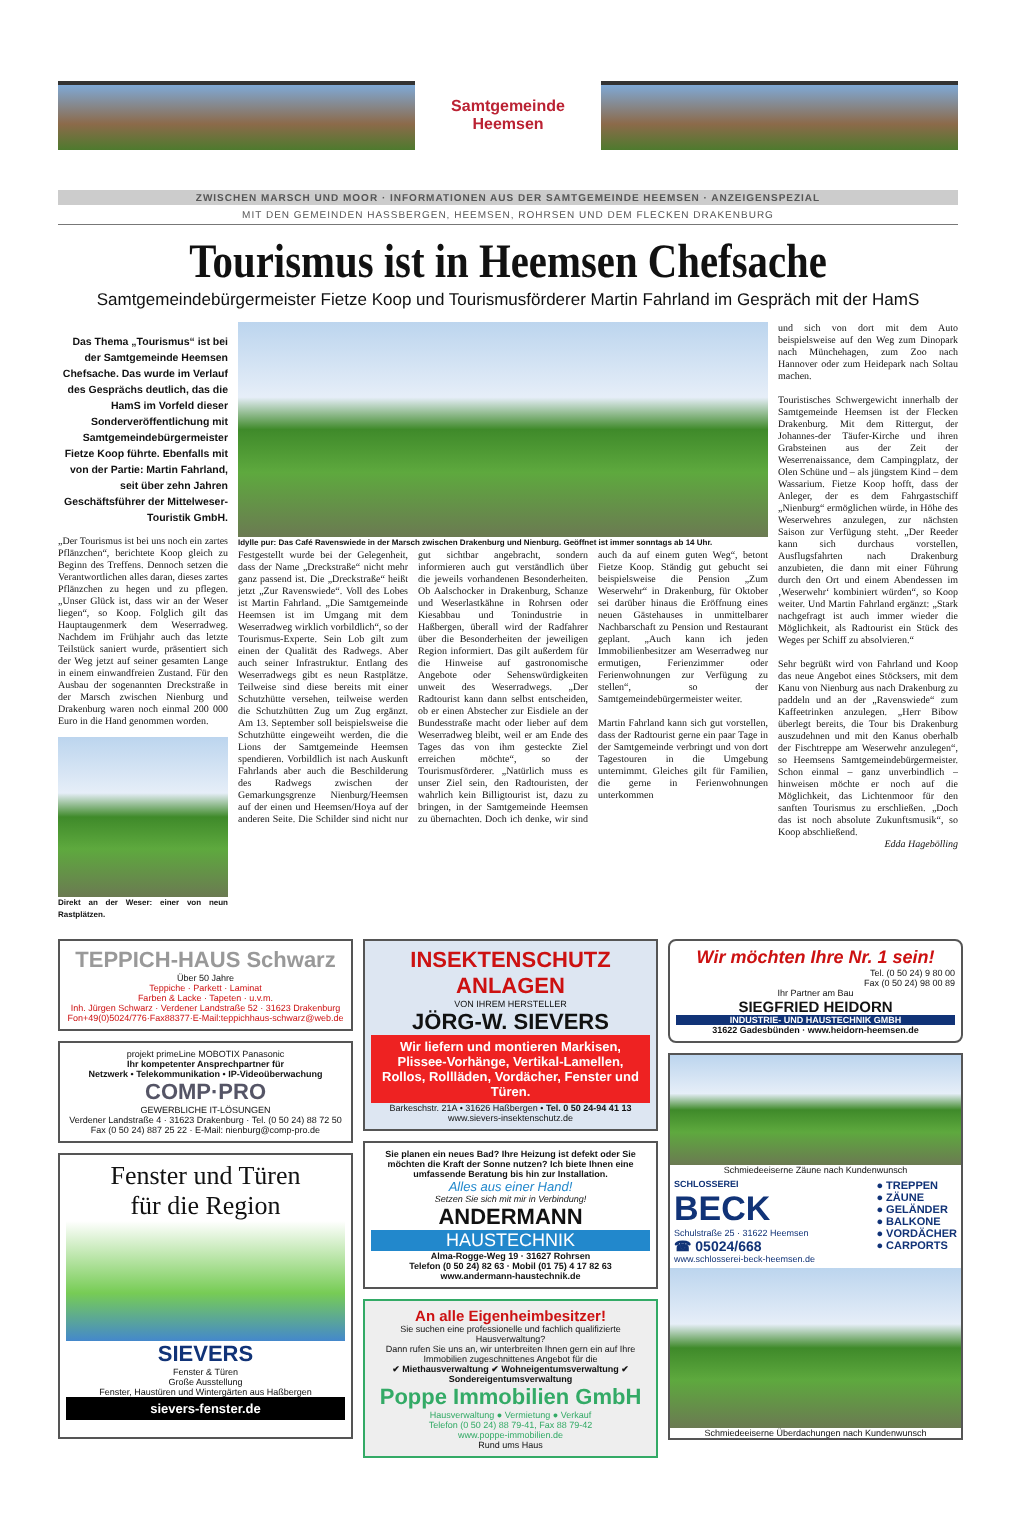Samtgemeinde
Heemsen
ZWISCHEN MARSCH UND MOOR · INFORMATIONEN AUS DER SAMTGEMEINDE HEEMSEN · ANZEIGENSPEZIAL
MIT DEN GEMEINDEN HASSBERGEN, HEEMSEN, ROHRSEN UND DEM FLECKEN DRAKENBURG
Tourismus ist in Heemsen Chefsache
Samtgemeindebürgermeister Fietze Koop und Tourismusförderer Martin Fahrland im Gespräch mit der HamS
Das Thema „Tourismus“ ist bei der Samtgemeinde Heemsen Chefsache. Das wurde im Verlauf des Gesprächs deutlich, das die HamS im Vorfeld dieser Sonderveröffentlichung mit Samtgemeindebürgermeister Fietze Koop führte. Ebenfalls mit von der Partie: Martin Fahrland, seit über zehn Jahren Geschäftsführer der Mittelweser-Touristik GmbH.
„Der Tourismus ist bei uns noch ein zartes Pflänzchen“, berichtete Koop gleich zu Beginn des Treffens. Dennoch setzen die Verantwortlichen alles daran, dieses zartes Pflänzchen zu hegen und zu pflegen. „Unser Glück ist, dass wir an der Weser liegen“, so Koop. Folglich gilt das Hauptaugenmerk dem Weserradweg. Nachdem im Frühjahr auch das letzte Teilstück saniert wurde, präsentiert sich der Weg jetzt auf seiner gesamten Lange in einem einwandfreien Zustand. Für den Ausbau der sogenannten Dreckstraße in der Marsch zwischen Nienburg und Drakenburg waren noch einmal 200 000 Euro in die Hand genommen worden.
Direkt an der Weser: einer von neun Rastplätzen.
Idylle pur: Das Café Ravenswiede in der Marsch zwischen Drakenburg und Nienburg. Geöffnet ist immer sonntags ab 14 Uhr.
Festgestellt wurde bei der Gelegenheit, dass der Name „Dreckstraße“ nicht mehr ganz passend ist. Die „Dreckstraße“ heißt jetzt „Zur Ravenswiede“. Voll des Lobes ist Martin Fahrland. „Die Samtgemeinde Heemsen ist im Umgang mit dem Weserradweg wirklich vorbildlich“, so der Tourismus-Experte. Sein Lob gilt zum einen der Qualität des Radwegs. Aber auch seiner Infrastruktur. Entlang des Weserradwegs gibt es neun Rastplätze. Teilweise sind diese bereits mit einer Schutzhütte versehen, teilweise werden die Schutzhütten Zug um Zug ergänzt. Am 13. September soll beispielsweise die Schutzhütte eingeweiht werden, die die Lions der Samtgemeinde Heemsen spendieren. Vorbildlich ist nach Auskunft Fahrlands aber auch die Beschilderung des Radwegs zwischen der Gemarkungsgrenze Nienburg/Heemsen auf der einen und Heemsen/Hoya auf der anderen Seite. Die Schilder sind nicht nur gut sichtbar angebracht, sondern informieren auch gut verständlich über die jeweils vorhandenen Besonderheiten. Ob Aalschocker in Drakenburg, Schanze und Weserlastkähne in Rohrsen oder Kiesabbau und Tonindustrie in Haßbergen, überall wird der Radfahrer über die Besonderheiten der jeweiligen Region informiert. Das gilt außerdem für die Hinweise auf gastronomische Angebote oder Sehenswürdigkeiten unweit des Weserradwegs. „Der Radtourist kann dann selbst entscheiden, ob er einen Abstecher zur Eisdiele an der Bundesstraße macht oder lieber auf dem Weserradweg bleibt, weil er am Ende des Tages das von ihm gesteckte Ziel erreichen möchte“, so der Tourismusförderer. „Natürlich muss es unser Ziel sein, den Radtouristen, der wahrlich kein Billigtourist ist, dazu zu bringen, in der Samtgemeinde Heemsen zu übernachten. Doch ich denke, wir sind auch da auf einem guten Weg“, betont Fietze Koop. Ständig gut gebucht sei beispielsweise die Pension „Zum Weserwehr“ in Drakenburg, für Oktober sei darüber hinaus die Eröffnung eines neuen Gästehauses in unmittelbarer Nachbarschaft zu Pension und Restaurant geplant. „Auch kann ich jeden Immobilienbesitzer am Weserradweg nur ermutigen, Ferienzimmer oder Ferienwohnungen zur Verfügung zu stellen“, so der Samtgemeindebürgermeister weiter.
Martin Fahrland kann sich gut vorstellen, dass der Radtourist gerne ein paar Tage in der Samtgemeinde verbringt und von dort Tagestouren in die Umgebung unternimmt. Gleiches gilt für Familien, die gerne in Ferienwohnungen unterkommen
und sich von dort mit dem Auto beispielsweise auf den Weg zum Dinopark nach Münchehagen, zum Zoo nach Hannover oder zum Heidepark nach Soltau machen.
Touristisches Schwergewicht innerhalb der Samtgemeinde Heemsen ist der Flecken Drakenburg. Mit dem Rittergut, der Johannes-der Täufer-Kirche und ihren Grabsteinen aus der Zeit der Weserrenaissance, dem Campingplatz, der Olen Schüne und – als jüngstem Kind – dem Wassarium. Fietze Koop hofft, dass der Anleger, der es dem Fahrgastschiff „Nienburg“ ermöglichen würde, in Höhe des Weserwehres anzulegen, zur nächsten Saison zur Verfügung steht. „Der Reeder kann sich durchaus vorstellen, Ausflugsfahrten nach Drakenburg anzubieten, die dann mit einer Führung durch den Ort und einem Abendessen im ‚Weserwehr‘ kombiniert würden“, so Koop weiter. Und Martin Fahrland ergänzt: „Stark nachgefragt ist auch immer wieder die Möglichkeit, als Radtourist ein Stück des Weges per Schiff zu absolvieren.“
Sehr begrüßt wird von Fahrland und Koop das neue Angebot eines Stöcksers, mit dem Kanu von Nienburg aus nach Drakenburg zu paddeln und an der „Ravenswiede“ zum Kaffeetrinken anzulegen. „Herr Bibow überlegt bereits, die Tour bis Drakenburg auszudehnen und mit den Kanus oberhalb der Fischtreppe am Weserwehr anzulegen“, so Heemsens Samtgemeindebürgermeister. Schon einmal – ganz unverbindlich – hinweisen möchte er noch auf die Möglichkeit, das Lichtenmoor für den sanften Tourismus zu erschließen. „Doch das ist noch absolute Zukunftsmusik“, so Koop abschließend.
Edda Hagebölling
TEPPICH-HAUS Schwarz
Über 50 Jahre
Teppiche · Parkett · Laminat
Farben & Lacke · Tapeten · u.v.m.
Inh. Jürgen Schwarz · Verdener Landstraße 52 · 31623 Drakenburg
Fon+49(0)5024/776·Fax88377·E-Mail:teppichhaus-schwarz@web.de
projekt primeLine MOBOTIX Panasonic
Ihr kompetenter Ansprechpartner für
Netzwerk • Telekommunikation • IP-Videoüberwachung
COMP·PRO
GEWERBLICHE IT-LÖSUNGEN
Verdener Landstraße 4 · 31623 Drakenburg · Tel. (0 50 24) 88 72 50
Fax (0 50 24) 887 25 22 · E-Mail: nienburg@comp-pro.de
Fenster und Türen
für die Region
SIEVERS
Fenster & Türen
Große Ausstellung
Fenster, Haustüren und Wintergärten aus Haßbergen
sievers-fenster.de
INSEKTENSCHUTZ ANLAGEN
VON IHREM HERSTELLER
JÖRG-W. SIEVERS
Wir liefern und montieren Markisen, Plissee-Vorhänge, Vertikal-Lamellen, Rollos, Rollläden, Vordächer, Fenster und Türen.
Barkeschstr. 21A • 31626 Haßbergen • Tel. 0 50 24-94 41 13
www.sievers-insektenschutz.de
Sie planen ein neues Bad? Ihre Heizung ist defekt oder Sie möchten die Kraft der Sonne nutzen? Ich biete Ihnen eine umfassende Beratung bis hin zur Installation.
Alles aus einer Hand!
Setzen Sie sich mit mir in Verbindung!
ANDERMANN
HAUSTECHNIK
Alma-Rogge-Weg 19 · 31627 Rohrsen
Telefon (0 50 24) 82 63 · Mobil (01 75) 4 17 82 63
www.andermann-haustechnik.de
An alle Eigenheimbesitzer!
Sie suchen eine professionelle und fachlich qualifizierte Hausverwaltung?
Dann rufen Sie uns an, wir unterbreiten Ihnen gern ein auf Ihre Immobilien zugeschnittenes Angebot für die
✔ Miethausverwaltung ✔ Wohneigentumsverwaltung ✔ Sondereigentumsverwaltung
Poppe Immobilien GmbH
Hausverwaltung ● Vermietung ● Verkauf
Telefon (0 50 24) 88 79-41, Fax 88 79-42
www.poppe-immobilien.de
Rund ums Haus
Wir möchten Ihre Nr. 1 sein!
Tel. (0 50 24) 9 80 00
Fax (0 50 24) 98 00 89
Ihr Partner am Bau
SIEGFRIED HEIDORN
INDUSTRIE- UND HAUSTECHNIK GMBH
31622 Gadesbünden · www.heidorn-heemsen.de
Schmiedeeiserne Zäune nach Kundenwunsch
SCHLOSSEREI
BECK
Schulstraße 25 · 31622 Heemsen
☎ 05024/668
www.schlosserei-beck-heemsen.de
● TREPPEN
● ZÄUNE
● GELÄNDER
● BALKONE
● VORDÄCHER
● CARPORTS
Schmiedeeiserne Überdachungen nach Kundenwunsch